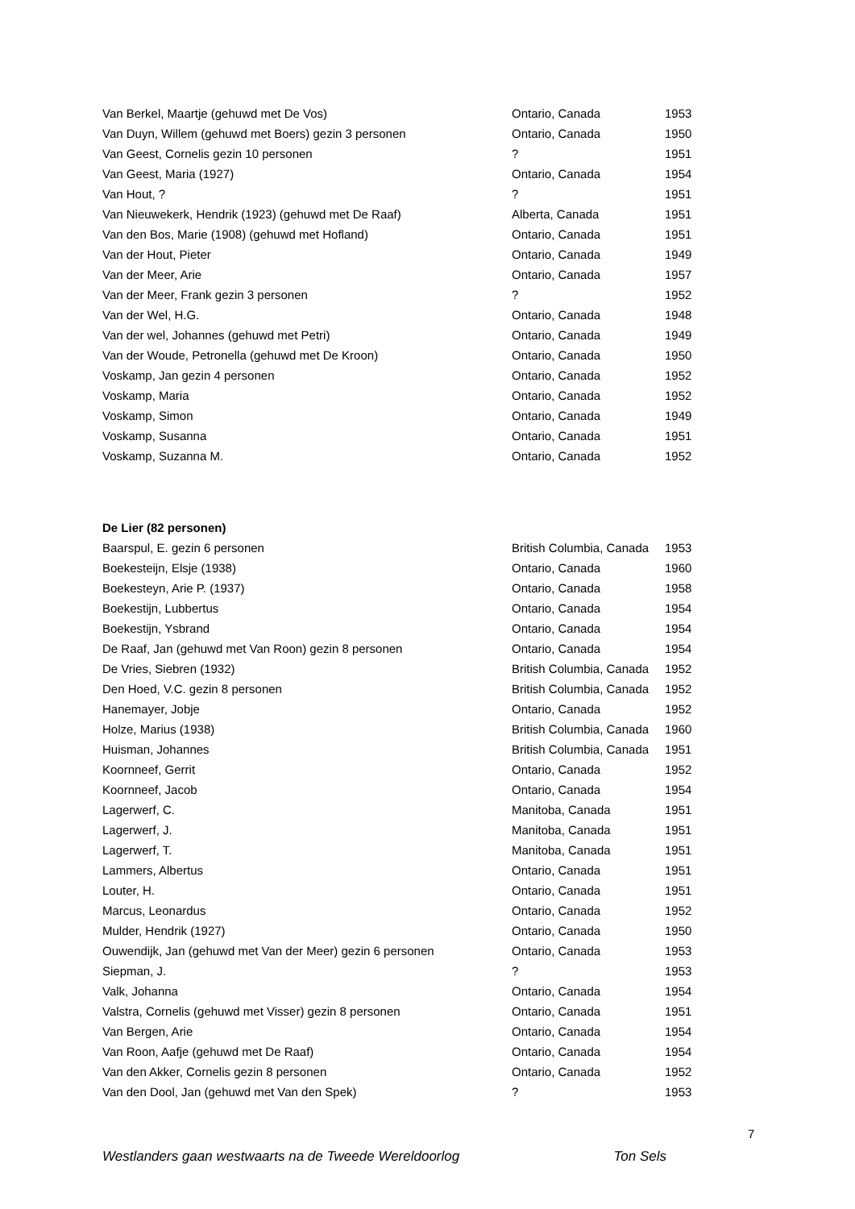| Van Berkel, Maartje (gehuwd met De Vos) | Ontario, Canada | 1953 |
| Van Duyn, Willem (gehuwd met Boers) gezin 3 personen | Ontario, Canada | 1950 |
| Van Geest, Cornelis gezin 10 personen | ? | 1951 |
| Van Geest, Maria (1927) | Ontario, Canada | 1954 |
| Van Hout, ? | ? | 1951 |
| Van Nieuwekerk, Hendrik (1923) (gehuwd met De Raaf) | Alberta, Canada | 1951 |
| Van den Bos, Marie (1908) (gehuwd met Hofland) | Ontario, Canada | 1951 |
| Van der Hout, Pieter | Ontario, Canada | 1949 |
| Van der Meer, Arie | Ontario, Canada | 1957 |
| Van der Meer, Frank gezin 3 personen | ? | 1952 |
| Van der Wel, H.G. | Ontario, Canada | 1948 |
| Van der wel, Johannes (gehuwd met Petri) | Ontario, Canada | 1949 |
| Van der Woude, Petronella (gehuwd met De Kroon) | Ontario, Canada | 1950 |
| Voskamp, Jan gezin 4 personen | Ontario, Canada | 1952 |
| Voskamp, Maria | Ontario, Canada | 1952 |
| Voskamp, Simon | Ontario, Canada | 1949 |
| Voskamp, Susanna | Ontario, Canada | 1951 |
| Voskamp, Suzanna M. | Ontario, Canada | 1952 |
De Lier (82 personen)
| Baarspul, E. gezin 6 personen | British Columbia, Canada | 1953 |
| Boekesteijn, Elsje (1938) | Ontario, Canada | 1960 |
| Boekesteyn, Arie P. (1937) | Ontario, Canada | 1958 |
| Boekestijn, Lubbertus | Ontario, Canada | 1954 |
| Boekestijn, Ysbrand | Ontario, Canada | 1954 |
| De Raaf, Jan (gehuwd met Van Roon) gezin 8 personen | Ontario, Canada | 1954 |
| De Vries, Siebren (1932) | British Columbia, Canada | 1952 |
| Den Hoed, V.C. gezin 8 personen | British Columbia, Canada | 1952 |
| Hanemayer, Jobje | Ontario, Canada | 1952 |
| Holze, Marius (1938) | British Columbia, Canada | 1960 |
| Huisman, Johannes | British Columbia, Canada | 1951 |
| Koornneef, Gerrit | Ontario, Canada | 1952 |
| Koornneef, Jacob | Ontario, Canada | 1954 |
| Lagerwerf, C. | Manitoba, Canada | 1951 |
| Lagerwerf, J. | Manitoba, Canada | 1951 |
| Lagerwerf, T. | Manitoba, Canada | 1951 |
| Lammers, Albertus | Ontario, Canada | 1951 |
| Louter, H. | Ontario, Canada | 1951 |
| Marcus, Leonardus | Ontario, Canada | 1952 |
| Mulder, Hendrik (1927) | Ontario, Canada | 1950 |
| Ouwendijk, Jan (gehuwd met Van der Meer) gezin 6 personen | Ontario, Canada | 1953 |
| Siepman, J. | ? | 1953 |
| Valk, Johanna | Ontario, Canada | 1954 |
| Valstra, Cornelis (gehuwd met Visser) gezin 8 personen | Ontario, Canada | 1951 |
| Van Bergen, Arie | Ontario, Canada | 1954 |
| Van Roon, Aafje (gehuwd met De Raaf) | Ontario, Canada | 1954 |
| Van den Akker, Cornelis gezin 8 personen | Ontario, Canada | 1952 |
| Van den Dool, Jan (gehuwd met Van den Spek) | ? | 1953 |
7
Westlanders gaan westwaarts na de Tweede Wereldoorlog Ton Sels